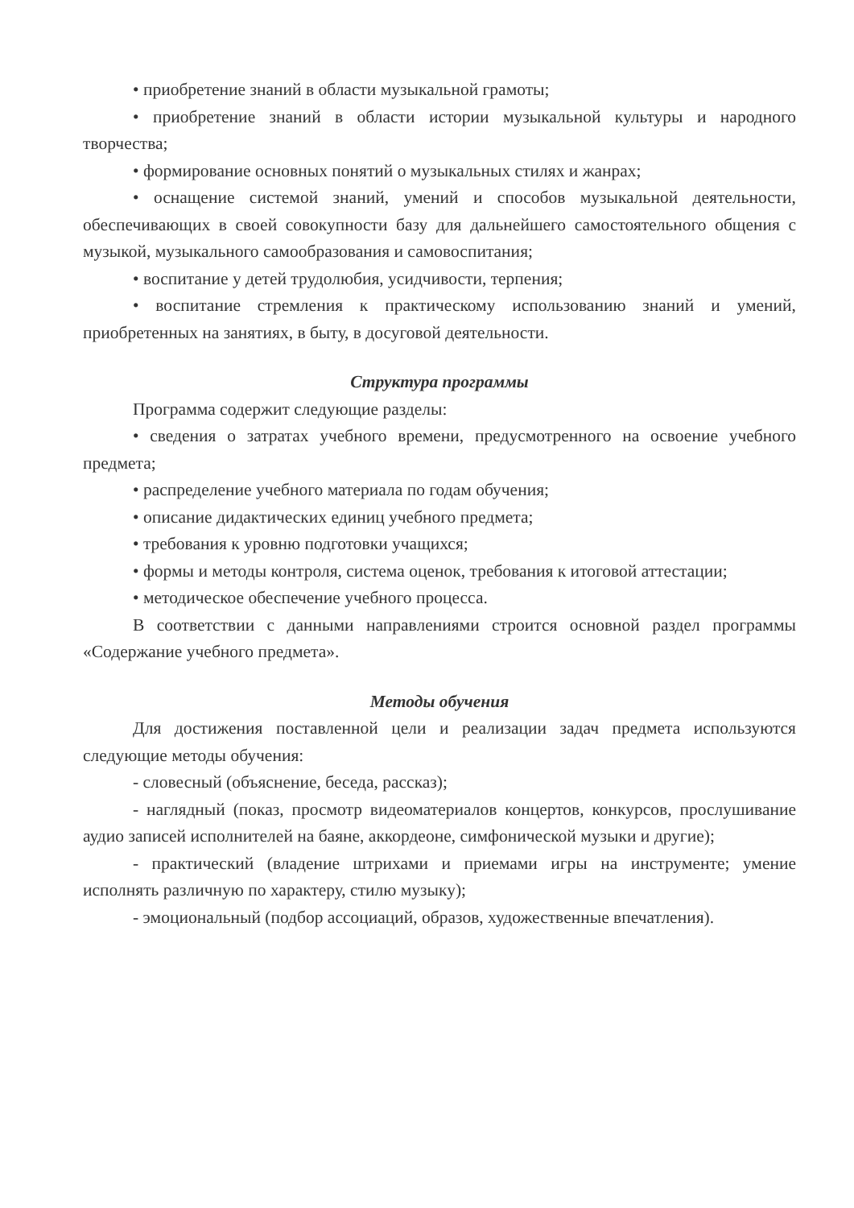• приобретение знаний в области музыкальной грамоты;
• приобретение знаний в области истории музыкальной культуры и народного творчества;
• формирование основных понятий о музыкальных стилях и жанрах;
• оснащение системой знаний, умений и способов музыкальной деятельности, обеспечивающих в своей совокупности базу для дальнейшего самостоятельного общения с музыкой, музыкального самообразования и самовоспитания;
• воспитание у детей трудолюбия, усидчивости, терпения;
• воспитание стремления к практическому использованию знаний и умений, приобретенных на занятиях, в быту, в досуговой деятельности.
Структура программы
Программа содержит следующие разделы:
• сведения о затратах учебного времени, предусмотренного на освоение учебного предмета;
• распределение учебного материала по годам обучения;
• описание дидактических единиц учебного предмета;
• требования к уровню подготовки учащихся;
• формы и методы контроля, система оценок, требования к итоговой аттестации;
• методическое обеспечение учебного процесса.
В соответствии с данными направлениями строится основной раздел программы «Содержание учебного предмета».
Методы обучения
Для достижения поставленной цели и реализации задач предмета используются следующие методы обучения:
- словесный (объяснение, беседа, рассказ);
- наглядный (показ, просмотр видеоматериалов концертов, конкурсов, прослушивание аудио записей исполнителей на баяне, аккордеоне, симфонической музыки и другие);
- практический (владение штрихами и приемами игры на инструменте; умение исполнять различную по характеру, стилю музыку);
- эмоциональный (подбор ассоциаций, образов, художественные впечатления).